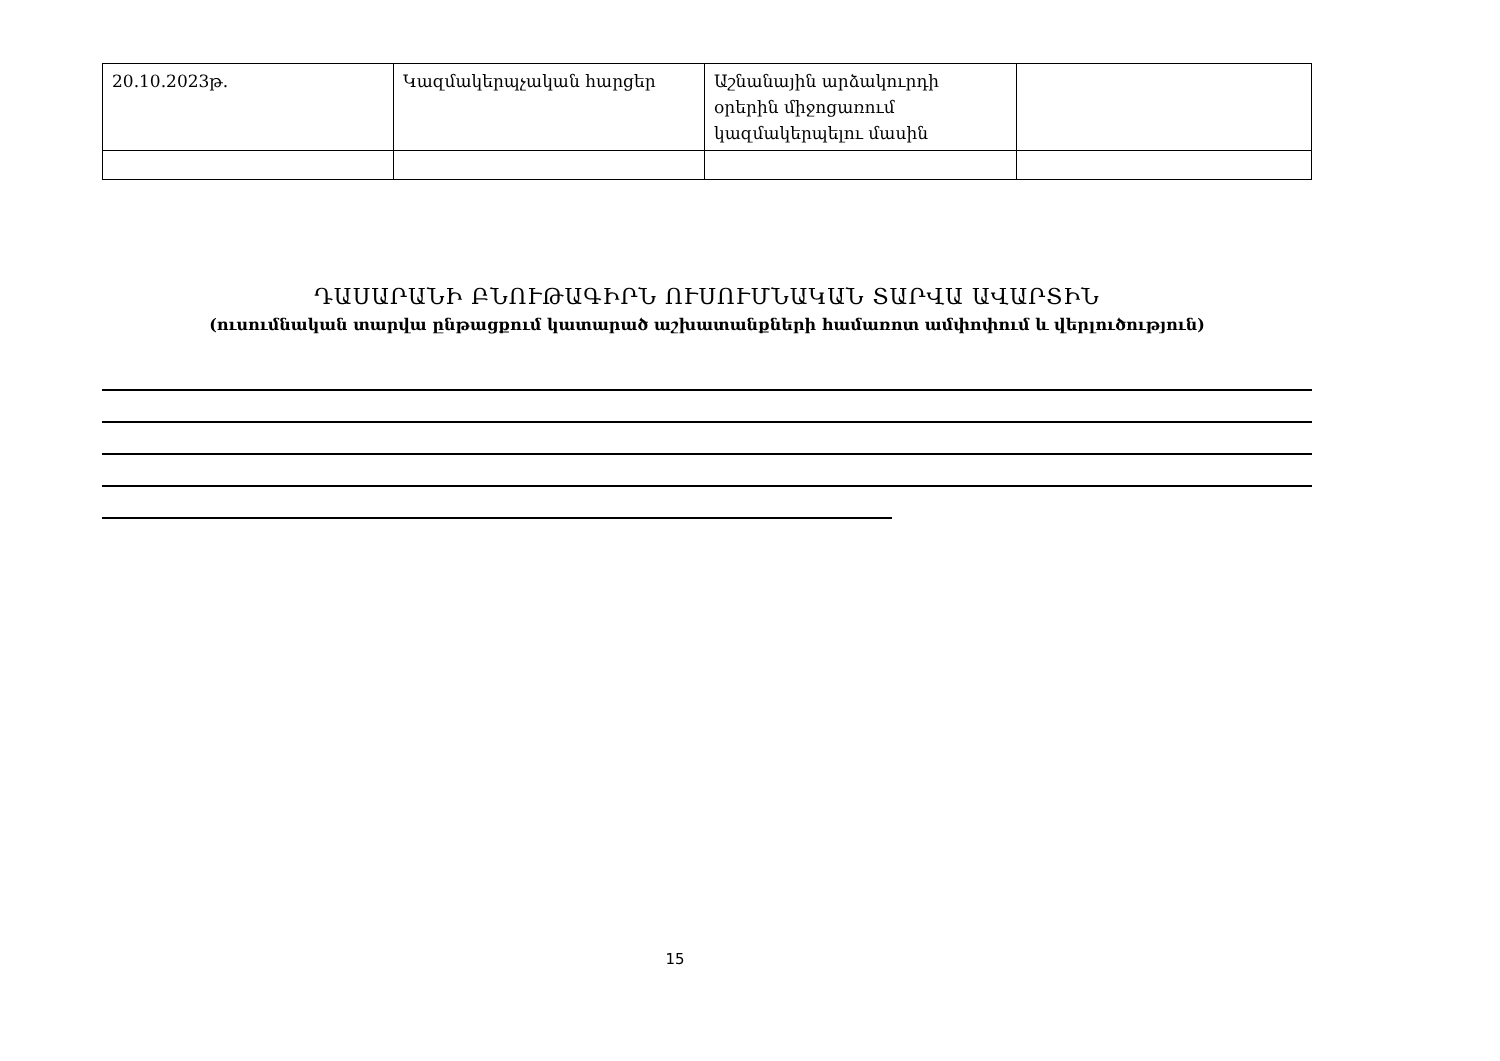| 20.10.2023թ. | Կազմակերպչական հարցեր | Աշնանային արձակուրդի օրերին միջոցառում կազմակերպելու մասին | |
ԴԱՍԱՐԱՆԻ ԲՆՈՒԹԱԳԻՐՆ ՈՒՍՈՒՄՆԱԿԱՆ ՏԱՐՎԱ ԱՎԱՐՏԻՆ
(ուսումնական տարվա ընթացքում կատարած աշխատանքների համառոտ ամփոփում և վերլուծություն)
15